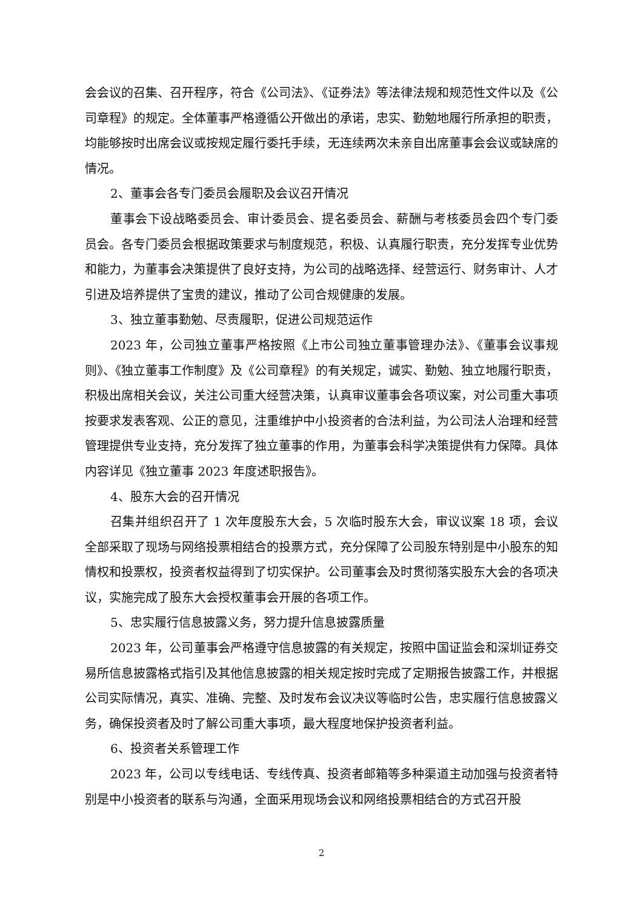会会议的召集、召开程序，符合《公司法》、《证券法》等法律法规和规范性文件以及《公司章程》的规定。全体董事严格遵循公开做出的承诺，忠实、勤勉地履行所承担的职责，均能够按时出席会议或按规定履行委托手续，无连续两次未亲自出席董事会会议或缺席的情况。
2、董事会各专门委员会履职及会议召开情况
董事会下设战略委员会、审计委员会、提名委员会、薪酬与考核委员会四个专门委员会。各专门委员会根据政策要求与制度规范，积极、认真履行职责，充分发挥专业优势和能力，为董事会决策提供了良好支持，为公司的战略选择、经营运行、财务审计、人才引进及培养提供了宝贵的建议，推动了公司合规健康的发展。
3、独立董事勤勉、尽责履职，促进公司规范运作
2023 年，公司独立董事严格按照《上市公司独立董事管理办法》、《董事会议事规则》、《独立董事工作制度》及《公司章程》的有关规定，诚实、勤勉、独立地履行职责，积极出席相关会议，关注公司重大经营决策，认真审议董事会各项议案，对公司重大事项按要求发表客观、公正的意见，注重维护中小投资者的合法利益，为公司法人治理和经营管理提供专业支持，充分发挥了独立董事的作用，为董事会科学决策提供有力保障。具体内容详见《独立董事 2023 年度述职报告》。
4、股东大会的召开情况
召集并组织召开了 1 次年度股东大会，5 次临时股东大会，审议议案 18 项，会议全部采取了现场与网络投票相结合的投票方式，充分保障了公司股东特别是中小股东的知情权和投票权，投资者权益得到了切实保护。公司董事会及时贯彻落实股东大会的各项决议，实施完成了股东大会授权董事会开展的各项工作。
5、忠实履行信息披露义务，努力提升信息披露质量
2023 年，公司董事会严格遵守信息披露的有关规定，按照中国证监会和深圳证券交易所信息披露格式指引及其他信息披露的相关规定按时完成了定期报告披露工作，并根据公司实际情况，真实、准确、完整、及时发布会议决议等临时公告，忠实履行信息披露义务，确保投资者及时了解公司重大事项，最大程度地保护投资者利益。
6、投资者关系管理工作
2023 年，公司以专线电话、专线传真、投资者邮箱等多种渠道主动加强与投资者特别是中小投资者的联系与沟通，全面采用现场会议和网络投票相结合的方式召开股
2